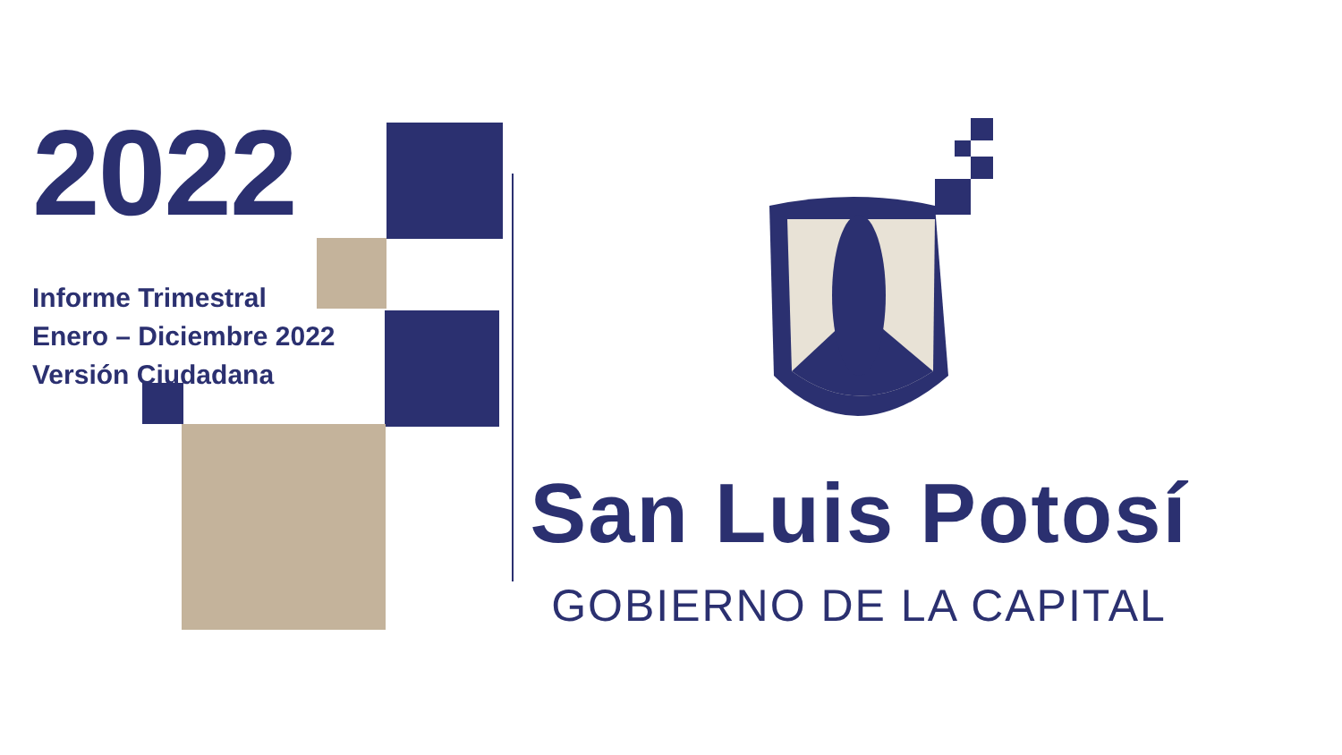2022
Informe Trimestral
Enero – Diciembre 2022
Versión Ciudadana
San Luis Potosí
GOBIERNO DE LA CAPITAL